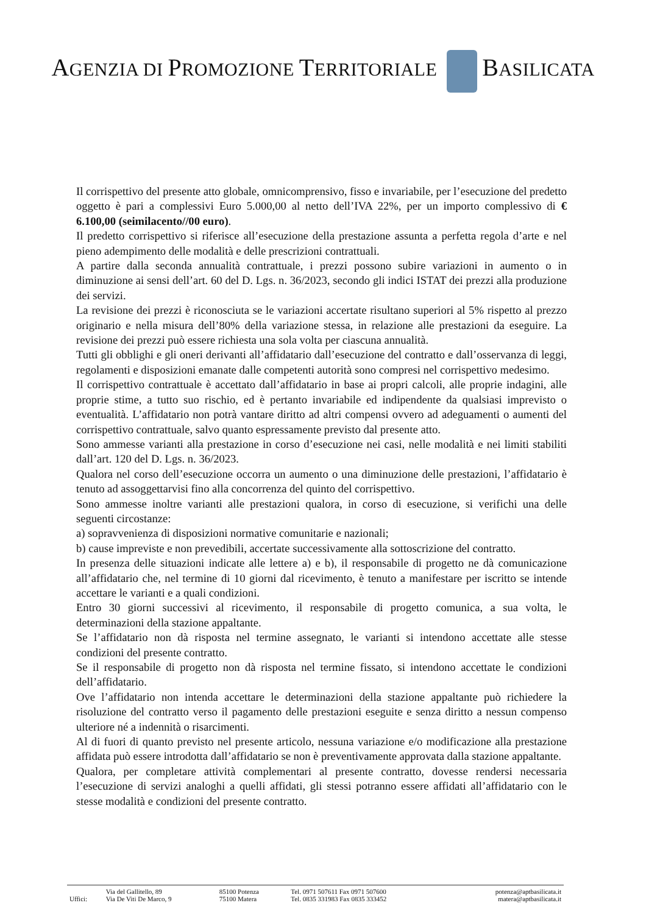AGENZIA DI PROMOZIONE TERRITORIALE BASILICATA
Il corrispettivo del presente atto globale, omnicomprensivo, fisso e invariabile, per l’esecuzione del predetto oggetto è pari a complessivi Euro 5.000,00 al netto dell’IVA 22%, per un importo complessivo di € 6.100,00 (seimilacento//00 euro).
Il predetto corrispettivo si riferisce all’esecuzione della prestazione assunta a perfetta regola d’arte e nel pieno adempimento delle modalità e delle prescrizioni contrattuali.
A partire dalla seconda annualità contrattuale, i prezzi possono subire variazioni in aumento o in diminuzione ai sensi dell’art. 60 del D. Lgs. n. 36/2023, secondo gli indici ISTAT dei prezzi alla produzione dei servizi.
La revisione dei prezzi è riconosciuta se le variazioni accertate risultano superiori al 5% rispetto al prezzo originario e nella misura dell’80% della variazione stessa, in relazione alle prestazioni da eseguire. La revisione dei prezzi può essere richiesta una sola volta per ciascuna annualità.
Tutti gli obblighi e gli oneri derivanti all’affidatario dall’esecuzione del contratto e dall’osservanza di leggi, regolamenti e disposizioni emanate dalle competenti autorità sono compresi nel corrispettivo medesimo.
Il corrispettivo contrattuale è accettato dall’affidatario in base ai propri calcoli, alle proprie indagini, alle proprie stime, a tutto suo rischio, ed è pertanto invariabile ed indipendente da qualsiasi imprevisto o eventualità. L’affidatario non potrà vantare diritto ad altri compensi ovvero ad adeguamenti o aumenti del corrispettivo contrattuale, salvo quanto espressamente previsto dal presente atto.
Sono ammesse varianti alla prestazione in corso d’esecuzione nei casi, nelle modalità e nei limiti stabiliti dall’art. 120 del D. Lgs. n. 36/2023.
Qualora nel corso dell’esecuzione occorra un aumento o una diminuzione delle prestazioni, l’affidatario è tenuto ad assoggettarvisi fino alla concorrenza del quinto del corrispettivo.
Sono ammesse inoltre varianti alle prestazioni qualora, in corso di esecuzione, si verifichi una delle seguenti circostanze:
a) sopravvenienza di disposizioni normative comunitarie e nazionali;
b) cause impreviste e non prevedibili, accertate successivamente alla sottoscrizione del contratto.
In presenza delle situazioni indicate alle lettere a) e b), il responsabile di progetto ne dà comunicazione all’affidatario che, nel termine di 10 giorni dal ricevimento, è tenuto a manifestare per iscritto se intende accettare le varianti e a quali condizioni.
Entro 30 giorni successivi al ricevimento, il responsabile di progetto comunica, a sua volta, le determinazioni della stazione appaltante.
Se l’affidatario non dà risposta nel termine assegnato, le varianti si intendono accettate alle stesse condizioni del presente contratto.
Se il responsabile di progetto non dà risposta nel termine fissato, si intendono accettate le condizioni dell’affidatario.
Ove l’affidatario non intenda accettare le determinazioni della stazione appaltante può richiedere la risoluzione del contratto verso il pagamento delle prestazioni eseguite e senza diritto a nessun compenso ulteriore né a indennità o risarcimenti.
Al di fuori di quanto previsto nel presente articolo, nessuna variazione e/o modificazione alla prestazione affidata può essere introdotta dall’affidatario se non è preventivamente approvata dalla stazione appaltante.
Qualora, per completare attività complementari al presente contratto, dovesse rendersi necessaria l’esecuzione di servizi analoghi a quelli affidati, gli stessi potranno essere affidati all’affidatario con le stesse modalità e condizioni del presente contratto.
| | Via del Gallitello, 89 | 85100 Potenza | Tel. 0971 507611 Fax 0971 507600 | potenza@aptbasilicata.it |
| Uffici: | Via De Viti De Marco, 9 | 75100 Matera | Tel. 0835 331983 Fax 0835 333452 | matera@aptbasilicata.it |